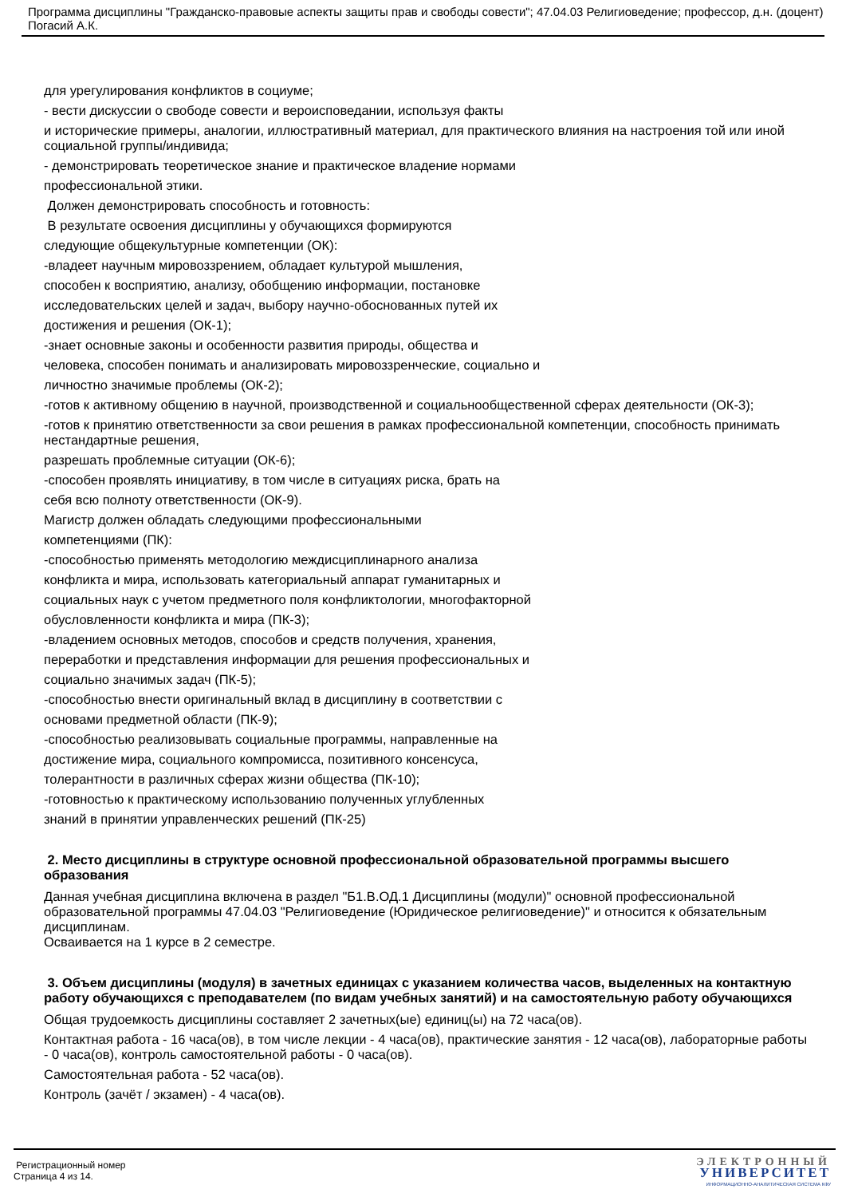Программа дисциплины "Гражданско-правовые аспекты защиты прав и свободы совести"; 47.04.03 Религиоведение; профессор, д.н. (доцент) Погасий А.К.
для урегулирования конфликтов в социуме;
- вести дискуссии о свободе совести и вероисповедании, используя факты
и исторические примеры, аналогии, иллюстративный материал, для практического влияния на настроения той или иной социальной группы/индивида;
- демонстрировать теоретическое знание и практическое владение нормами
профессиональной этики.
Должен демонстрировать способность и готовность:
В результате освоения дисциплины у обучающихся формируются
следующие общекультурные компетенции (ОК):
-владеет научным мировоззрением, обладает культурой мышления,
способен к восприятию, анализу, обобщению информации, постановке
исследовательских целей и задач, выбору научно-обоснованных путей их
достижения и решения (ОК-1);
-знает основные законы и особенности развития природы, общества и
человека, способен понимать и анализировать мировоззренческие, социально и
личностно значимые проблемы (ОК-2);
-готов к активному общению в научной, производственной и социальнообщественной сферах деятельности (ОК-3);
-готов к принятию ответственности за свои решения в рамках профессиональной компетенции, способность принимать нестандартные решения,
разрешать проблемные ситуации (ОК-6);
-способен проявлять инициативу, в том числе в ситуациях риска, брать на
себя всю полноту ответственности (ОК-9).
Магистр должен обладать следующими профессиональными
компетенциями (ПК):
-способностью применять методологию междисциплинарного анализа
конфликта и мира, использовать категориальный аппарат гуманитарных и
социальных наук с учетом предметного поля конфликтологии, многофакторной
обусловленности конфликта и мира (ПК-3);
-владением основных методов, способов и средств получения, хранения,
переработки и представления информации для решения профессиональных и
социально значимых задач (ПК-5);
-способностью внести оригинальный вклад в дисциплину в соответствии с
основами предметной области (ПК-9);
-способностью реализовывать социальные программы, направленные на
достижение мира, социального компромисса, позитивного консенсуса,
толерантности в различных сферах жизни общества (ПК-10);
-готовностью к практическому использованию полученных углубленных
знаний в принятии управленческих решений (ПК-25)
2. Место дисциплины в структуре основной профессиональной образовательной программы высшего образования
Данная учебная дисциплина включена в раздел "Б1.В.ОД.1 Дисциплины (модули)" основной профессиональной образовательной программы 47.04.03 "Религиоведение (Юридическое религиоведение)" и относится к обязательным дисциплинам.
Осваивается на 1 курсе в 2 семестре.
3. Объем дисциплины (модуля) в зачетных единицах с указанием количества часов, выделенных на контактную работу обучающихся с преподавателем (по видам учебных занятий) и на самостоятельную работу обучающихся
Общая трудоемкость дисциплины составляет 2 зачетных(ые) единиц(ы) на 72 часа(ов).
Контактная работа - 16 часа(ов), в том числе лекции - 4 часа(ов), практические занятия - 12 часа(ов), лабораторные работы - 0 часа(ов), контроль самостоятельной работы - 0 часа(ов).
Самостоятельная работа - 52 часа(ов).
Контроль (зачёт / экзамен) - 4 часа(ов).
Регистрационный номер
Страница 4 из 14.
ЭЛЕКТРОННЫЙ
УНИВЕРСИТЕТ
ИНФОРМАЦИОННО-АНАЛИТИЧЕСКАЯ СИСТЕМА КФУ